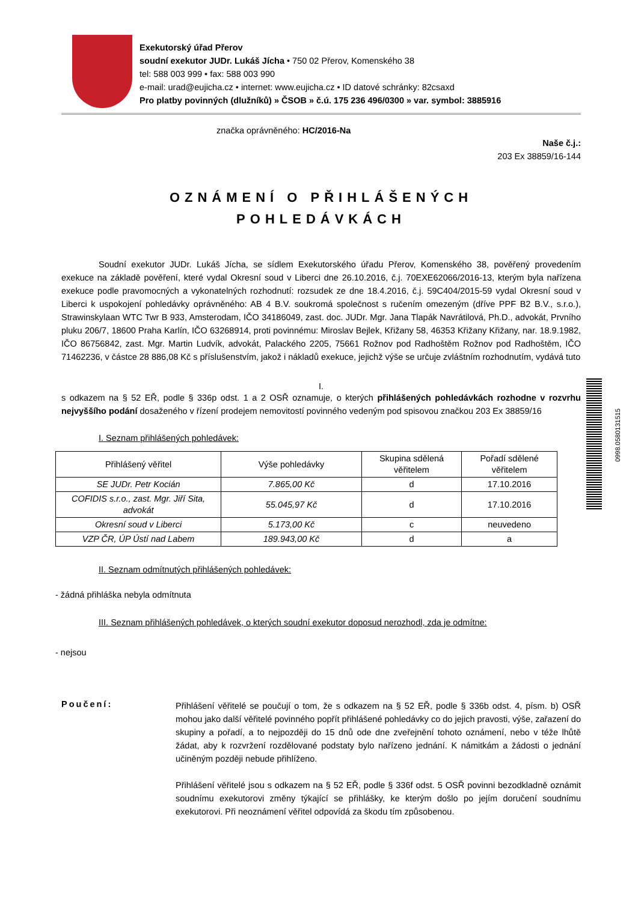Exekutorský úřad Přerov
soudní exekutor JUDr. Lukáš Jícha • 750 02 Přerov, Komenského 38
tel: 588 003 999 • fax: 588 003 990
e-mail: urad@eujicha.cz • internet: www.eujicha.cz • ID datové schránky: 82csaxd
Pro platby povinných (dlužníků) » ČSOB » č.ú. 175 236 496/0300 » var. symbol: 3885916
značka oprávněného: HC/2016-Na
Naše č.j.:
203 Ex 38859/16-144
OZNÁMENÍ O PŘIHLÁŠENÝCH
POHLEDÁVKÁCH
Soudní exekutor JUDr. Lukáš Jícha, se sídlem Exekutorského úřadu Přerov, Komenského 38, pověřený provedením exekuce na základě pověření, které vydal Okresní soud v Liberci dne 26.10.2016, č.j. 70EXE62066/2016-13, kterým byla nařízena exekuce podle pravomocných a vykonatelných rozhodnutí: rozsudek ze dne 18.4.2016, č.j. 59C404/2015-59 vydal Okresní soud v Liberci k uspokojení pohledávky oprávněného: AB 4 B.V. soukromá společnost s ručením omezeným (dříve PPF B2 B.V., s.r.o.), Strawinskylaan WTC Twr B 933, Amsterodam, IČO 34186049, zast. doc. JUDr. Mgr. Jana Tlapák Navrátilová, Ph.D., advokát, Prvního pluku 206/7, 18600 Praha Karlín, IČO 63268914, proti povinnému: Miroslav Bejlek, Křižany 58, 46353 Křižany Křižany, nar. 18.9.1982, IČO 86756842, zast. Mgr. Martin Ludvík, advokát, Palackého 2205, 75661 Rožnov pod Radhoštěm Rožnov pod Radhoštěm, IČO 71462236, v částce 28 886,08 Kč s příslušenstvím, jakož i nákladů exekuce, jejichž výše se určuje zvláštním rozhodnutím, vydává tuto
I.
s odkazem na § 52 EŘ, podle § 336p odst. 1 a 2 OSŘ oznamuje, o kterých přihlášených pohledávkách rozhodne v rozvrhu nejvyššího podání dosaženého v řízení prodejem nemovitostí povinného vedeným pod spisovou značkou 203 Ex 38859/16
I. Seznam přihlášených pohledávek:
| Přihlášený věřitel | Výše pohledávky | Skupina sdělená věřitelem | Pořadí sdělené věřitelem |
| --- | --- | --- | --- |
| SE JUDr. Petr Kocián | 7.865,00 Kč | d | 17.10.2016 |
| COFIDIS s.r.o., zast. Mgr. Jiří Sita, advokát | 55.045,97 Kč | d | 17.10.2016 |
| Okresní soud v Liberci | 5.173,00 Kč | c | neuvedeno |
| VZP ČR, ÚP Ústí nad Labem | 189.943,00 Kč | d | a |
II. Seznam odmítnutých přihlášených pohledávek:
- žádná přihláška nebyla odmítnuta
III. Seznam přihlášených pohledávek, o kterých soudní exekutor doposud nerozhodl, zda je odmítne:
- nejsou
Poučení:
Přihlášení věřitelé se poučují o tom, že s odkazem na § 52 EŘ, podle § 336b odst. 4, písm. b) OSŘ mohou jako další věřitelé povinného popřít přihlášené pohledávky co do jejich pravosti, výše, zařazení do skupiny a pořadí, a to nejpozději do 15 dnů ode dne zveřejnění tohoto oznámení, nebo v téže lhůtě žádat, aby k rozvržení rozdělované podstaty bylo nařízeno jednání. K námitkám a žádosti o jednání učiněným později nebude přihlíženo.
Přihlášení věřitelé jsou s odkazem na § 52 EŘ, podle § 336f odst. 5 OSŘ povinni bezodkladně oznámit soudnímu exekutorovi změny týkající se přihlášky, ke kterým došlo po jejím doručení soudnímu exekutorovi. Při neoznámení věřitel odpovídá za škodu tím způsobenou.
0998.0580131515